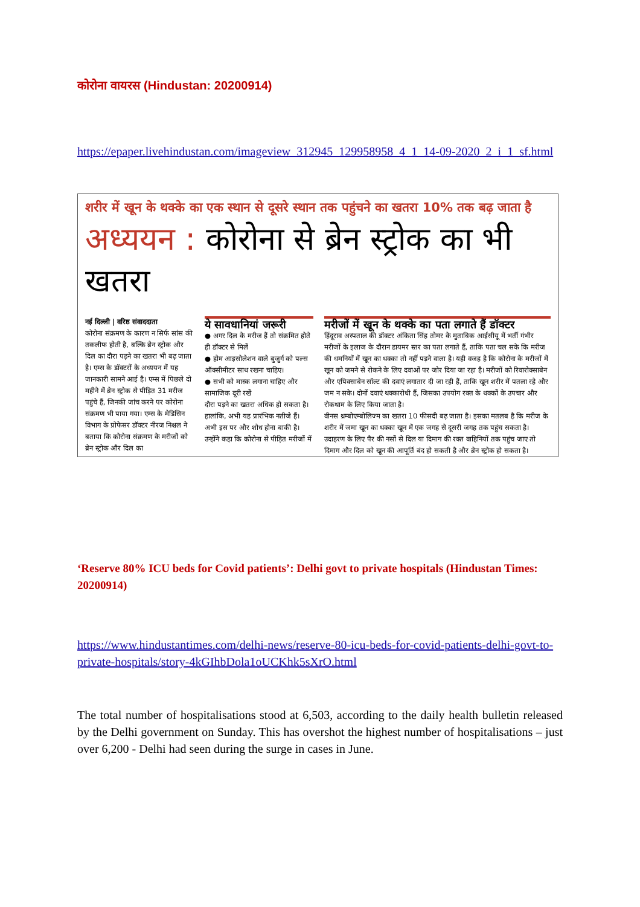कोरोना वायरस (Hindustan: 20200914)
https://epaper.livehindustan.com/imageview_312945_129958958_4_1_14-09-2020_2_i_1_sf.html
शरीर में खून के थक्के का एक स्थान से दूसरे स्थान तक पहुंचने का खतरा 10% तक बढ़ जाता है
अध्ययन : कोरोना से ब्रेन स्ट्रोक का भी खतरा
नई दिल्ली | वरिष्ठ संवाददाता
कोरोना संक्रमण के कारण न सिर्फ सांस की तकलीफ होती है, बल्कि ब्रेन स्ट्रोक और दिल का दौरा पड़ने का खतरा भी बढ़ जाता है। एम्स के डॉक्टरों के अध्ययन में यह जानकारी सामने आई है। एम्स में पिछले दो महीने में ब्रेन स्ट्रोक से पीड़ित 31 मरीज पहुंचे हैं, जिनकी जांच करने पर कोरोना संक्रमण भी पाया गया। एम्स के मेडिसिन विभाग के प्रोफेसर डॉक्टर नीरज निश्चल ने बताया कि कोरोना संक्रमण के मरीजों को ब्रेन स्ट्रोक और दिल का
ये सावधानियां जरूरी
● अगर दिल के मरीज हैं तो संक्रमित होते ही डॉक्टर से मिलें
● होम आइसोलेशन वाले बुजुर्ग को पल्स ऑक्सीमीटर साथ रखना चाहिए।
● सभी को मास्क लगाना चाहिए और सामाजिक दूरी रखें
दौरा पड़ने का खतरा अधिक हो सकता है। हालांकि, अभी यह प्रारंभिक नतीजे हैं। अभी इस पर और शोध होना बाकी है। उन्होंने कहा कि कोरोना से पीड़ित मरीजों में
मरीजों में खून के थक्के का पता लगाते हैं डॉक्टर
हिंदूराव अस्पताल की डॉक्टर अंकिता सिंह तोमर के मुताबिक आईसीयू में भर्ती गंभीर मरीजों के इलाज के दौरान डायमर स्तर का पता लगाते हैं, ताकि पता चल सके कि मरीज की धमनियों में खून का थक्का तो नहीं पड़ने वाला है। यही वजह है कि कोरोना के मरीजों में खून को जमने से रोकने के लिए दवाओं पर जोर दिया जा रहा है। मरीजों को रिवारोक्साबेन और एपिक्साबेन सॉल्ट की दवाएं लगातार दी जा रही हैं, ताकि खून शरीर में पतला रहे और जम न सके। दोनों दवाएं थक्कारोधी हैं, जिसका उपयोग रक्त के थक्कों के उपचार और रोकथाम के लिए किया जाता है।
वीनस थ्रम्बोएम्बोलिज्म का खतरा 10 फीसदी बढ़ जाता है। इसका मतलब है कि मरीज के शरीर में जमा खून का थक्का खून में एक जगह से दूसरी जगह तक पहुंच सकता है। उदाहरण के लिए पैर की नसों से दिल या दिमाग की रक्त वाहिनियों तक पहुंच जाए तो दिमाग और दिल को खून की आपूर्ति बंद हो सकती है और ब्रेन स्ट्रोक हो सकता है।
‘Reserve 80% ICU beds for Covid patients’: Delhi govt to private hospitals (Hindustan Times: 20200914)
https://www.hindustantimes.com/delhi-news/reserve-80-icu-beds-for-covid-patients-delhi-govt-to-private-hospitals/story-4kGIhbDola1oUCKhk5sXrO.html
The total number of hospitalisations stood at 6,503, according to the daily health bulletin released by the Delhi government on Sunday. This has overshot the highest number of hospitalisations – just over 6,200 - Delhi had seen during the surge in cases in June.